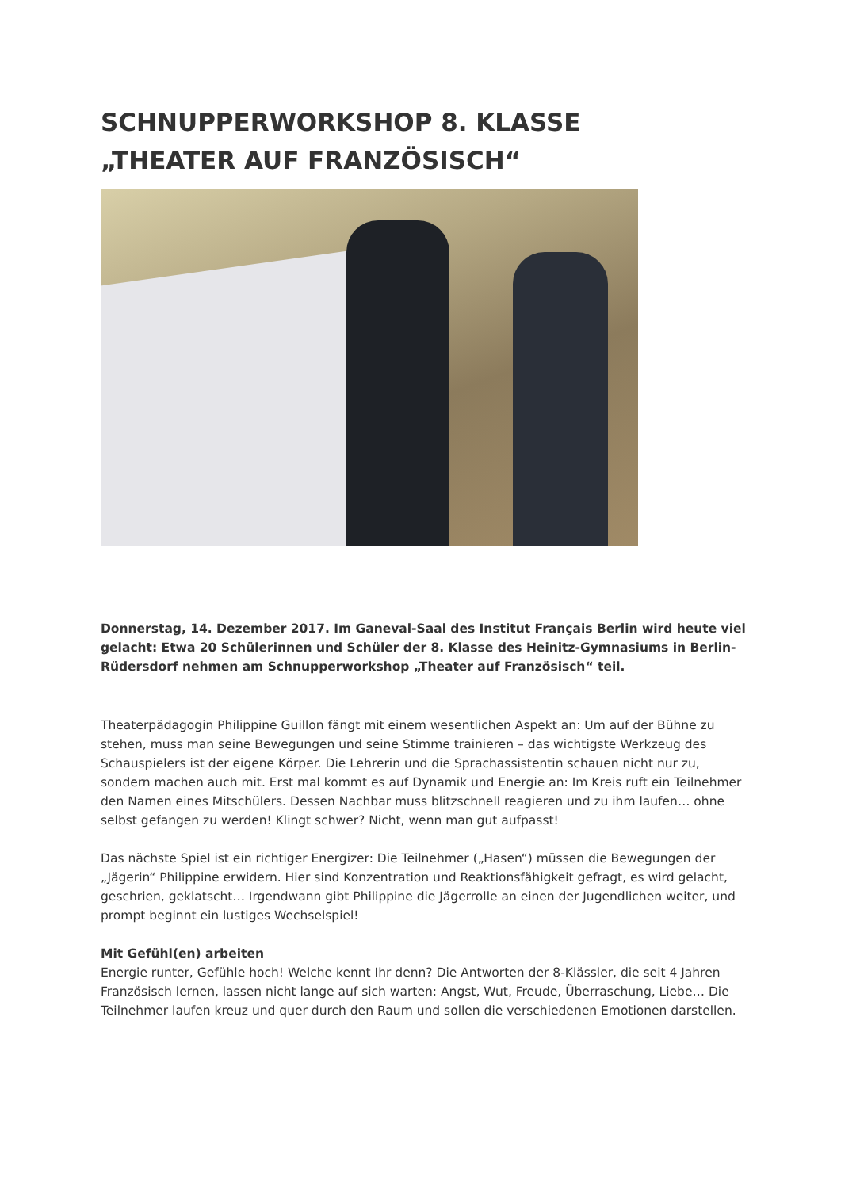SCHNUPPERWORKSHOP 8. KLASSE
„THEATER AUF FRANZÖSISCH“
Donnerstag, 14. Dezember 2017. Im Ganeval-Saal des Institut Français Berlin wird heute viel gelacht: Etwa 20 Schülerinnen und Schüler der 8. Klasse des Heinitz-Gymnasiums in Berlin-Rüdersdorf nehmen am Schnupperworkshop „Theater auf Französisch“ teil.
Theaterpädagogin Philippine Guillon fängt mit einem wesentlichen Aspekt an: Um auf der Bühne zu stehen, muss man seine Bewegungen und seine Stimme trainieren – das wichtigste Werkzeug des Schauspielers ist der eigene Körper. Die Lehrerin und die Sprachassistentin schauen nicht nur zu, sondern machen auch mit. Erst mal kommt es auf Dynamik und Energie an: Im Kreis ruft ein Teilnehmer den Namen eines Mitschülers. Dessen Nachbar muss blitzschnell reagieren und zu ihm laufen… ohne selbst gefangen zu werden! Klingt schwer? Nicht, wenn man gut aufpasst!
Das nächste Spiel ist ein richtiger Energizer: Die Teilnehmer („Hasen“) müssen die Bewegungen der „Jägerin“ Philippine erwidern. Hier sind Konzentration und Reaktionsfähigkeit gefragt, es wird gelacht, geschrien, geklatscht… Irgendwann gibt Philippine die Jägerrolle an einen der Jugendlichen weiter, und prompt beginnt ein lustiges Wechselspiel!
Mit Gefühl(en) arbeiten
Energie runter, Gefühle hoch! Welche kennt Ihr denn? Die Antworten der 8-Klässler, die seit 4 Jahren Französisch lernen, lassen nicht lange auf sich warten: Angst, Wut, Freude, Überraschung, Liebe… Die Teilnehmer laufen kreuz und quer durch den Raum und sollen die verschiedenen Emotionen darstellen.